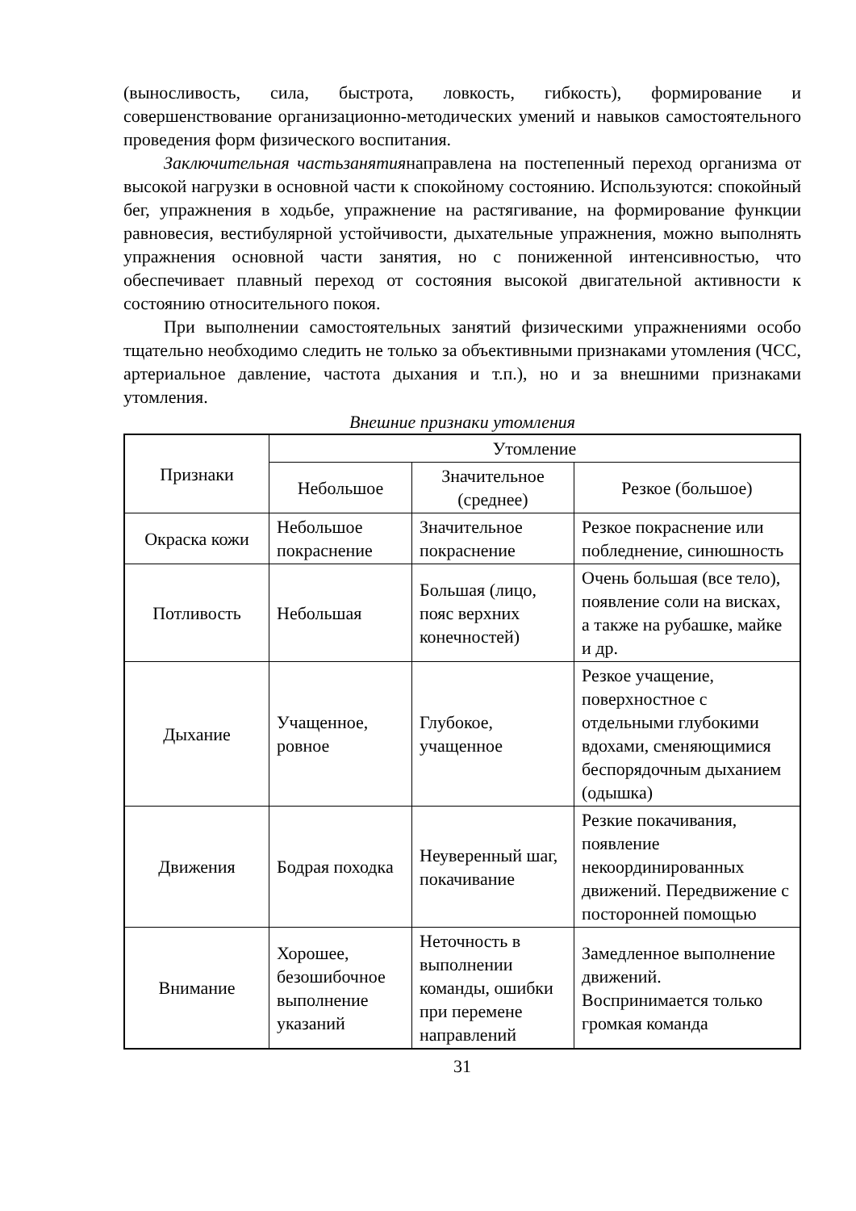(выносливость, сила, быстрота, ловкость, гибкость), формирование и совершенствование организационно-методических умений и навыков самостоятельного проведения форм физического воспитания.
Заключительная частьзанятиянаправлена на постепенный переход организма от высокой нагрузки в основной части к спокойному состоянию. Используются: спокойный бег, упражнения в ходьбе, упражнение на растягивание, на формирование функции равновесия, вестибулярной устойчивости, дыхательные упражнения, можно выполнять упражнения основной части занятия, но с пониженной интенсивностью, что обеспечивает плавный переход от состояния высокой двигательной активности к состоянию относительного покоя.
При выполнении самостоятельных занятий физическими упражнениями особо тщательно необходимо следить не только за объективными признаками утомления (ЧСС, артериальное давление, частота дыхания и т.п.), но и за внешними признаками утомления.
Внешние признаки утомления
| Признаки | Утомление | | |
| --- | --- | --- | --- |
| | Небольшое | Значительное (среднее) | Резкое (большое) |
| Окраска кожи | Небольшое покраснение | Значительное покраснение | Резкое покраснение или побледнение, синюшность |
| Потливость | Небольшая | Большая (лицо, пояс верхних конечностей) | Очень большая (все тело), появление соли на висках, а также на рубашке, майке и др. |
| Дыхание | Учащенное, ровное | Глубокое, учащенное | Резкое учащение, поверхностное с отдельными глубокими вдохами, сменяющимися беспорядочным дыханием (одышка) |
| Движения | Бодрая походка | Неуверенный шаг, покачивание | Резкие покачивания, появление некоординированных движений. Передвижение с посторонней помощью |
| Внимание | Хорошее, безошибочное выполнение указаний | Неточность в выполнении команды, ошибки при перемене направлений | Замедленное выполнение движений. Воспринимается только громкая команда |
31